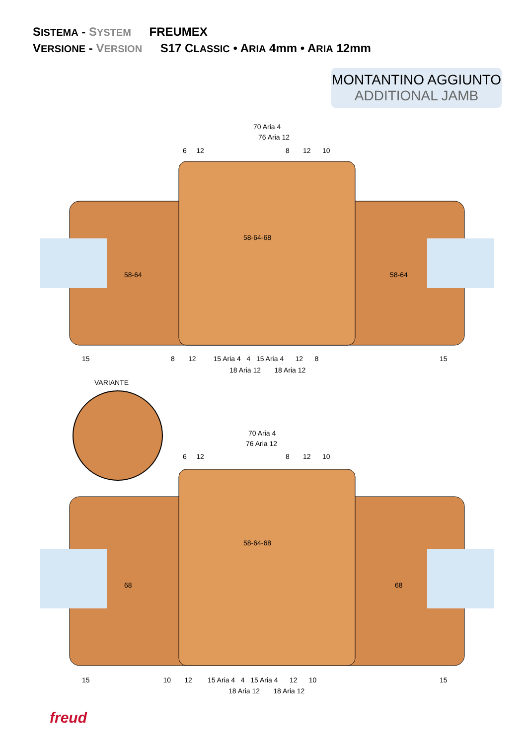SISTEMA - SYSTEM FREUMEX
VERSIONE - VERSION S17 CLASSIC • ARIA 4mm • ARIA 12mm
MONTANTINO AGGIUNTO
ADDITIONAL JAMB
70 Aria 4
76 Aria 12
6 12 8 12 10
58-64-68
58-64 58-64
15 8 12 15 Aria 4 4 15 Aria 4 12 8
15
18 Aria 12 18 Aria 12
VARIANTE
70 Aria 4
76 Aria 12
6 12 8 12 10
58-64-68
68 68
15 10 12 15 Aria 4 4 15 Aria 4 12 10
15
18 Aria 12 18 Aria 12
freud